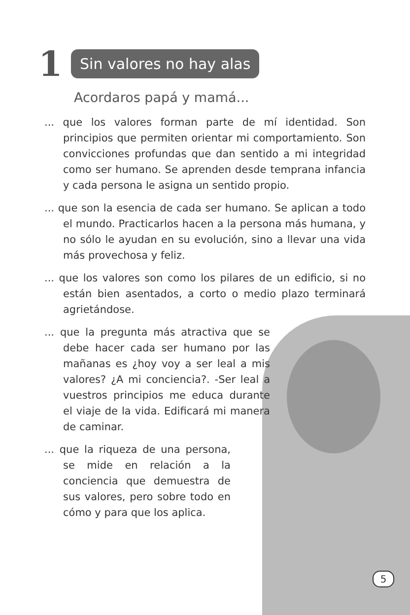1
Sin valores no hay alas
Acordaros papá y mamá...
... que los valores forman parte de mí identidad. Son principios que permiten orientar mi comportamiento. Son convicciones profundas que dan sentido a mi integridad como ser humano. Se aprenden desde temprana infancia y cada persona le asigna un sentido propio.
... que son la esencia de cada ser humano. Se aplican a todo el mundo. Practicarlos hacen a la persona más humana, y no sólo le ayudan en su evolución, sino a llevar una vida más provechosa y feliz.
... que los valores son como los pilares de un edificio, si no están bien asentados, a corto o medio plazo terminará agrietándose.
... que la pregunta más atractiva que se debe hacer cada ser humano por las mañanas es ¿hoy voy a ser leal a mis valores? ¿A mi conciencia?. -Ser leal a vuestros principios me educa durante el viaje de la vida. Edificará mi manera de caminar.
... que la riqueza de una persona, se mide en relación a la conciencia que demuestra de sus valores, pero sobre todo en cómo y para que los aplica.
5